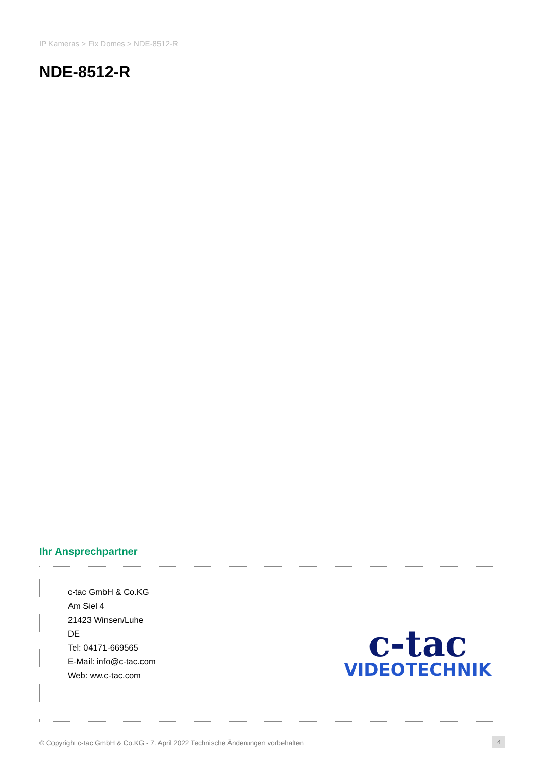IP Kameras > Fix Domes > NDE-8512-R
NDE-8512-R
Ihr Ansprechpartner
c-tac GmbH & Co.KG
Am Siel 4
21423 Winsen/Luhe
DE
Tel: 04171-669565
E-Mail: info@c-tac.com
Web: ww.c-tac.com
c-tac
VIDEOTECHNIK
© Copyright c-tac GmbH & Co.KG - 7. April 2022 Technische Änderungen vorbehalten
4